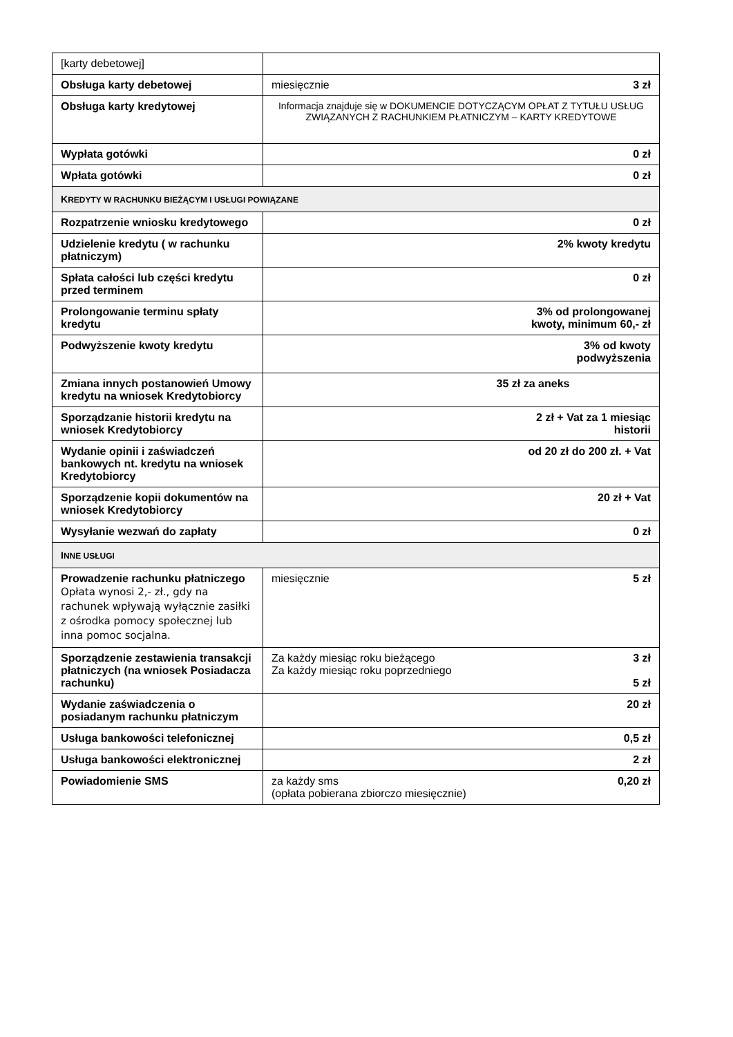| [karty debetowej] | |
| Obsługa karty debetowej | 3 zł miesięcznie |
| Obsługa karty kredytowej | Informacja znajduje się w DOKUMENCIE DOTYCZĄCYM OPŁAT Z TYTUŁU USŁUG ZWIĄZANYCH Z RACHUNKIEM PŁATNICZYM – KARTY KREDYTOWE |
| Wypłata gotówki | 0 zł |
| Wpłata gotówki | 0 zł |
| K REDYTY W RACHUNKU BIEŻĄCYM I USŁUGI POWIĄZANE | |
| Rozpatrzenie wniosku kredytowego | 0 zł |
| Udzielenie kredytu ( w rachunku płatniczym) | 2% kwoty kredytu |
| Spłata całości lub części kredytu przed terminem | 0 zł |
| Prolongowanie terminu spłaty kredytu | 3% od prolongowanej kwoty, minimum 60,- zł |
| Podwyższenie kwoty kredytu | 3% od kwoty podwyższenia |
| Zmiana innych postanowień Umowy kredytu na wniosek Kredytobiorcy | 35 zł za aneks |
| Sporządzanie historii kredytu na wniosek Kredytobiorcy | 2 zł + Vat za 1 miesiąc historii |
| Wydanie opinii i zaświadczeń bankowych nt. kredytu na wniosek Kredytobiorcy | od 20 zł do 200 zł. + Vat |
| Sporządzenie kopii dokumentów na wniosek Kredytobiorcy | 20 zł + Vat |
| Wysyłanie wezwań do zapłaty | 0 zł |
| I NNE USŁUGI | |
| Prowadzenie rachunku płatniczego Opłata wynosi 2,- zł., gdy na rachunek wpływają wyłącznie zasiłki z ośrodka pomocy społecznej lub inna pomoc socjalna. | 5 zł miesięcznie |
| Sporządzenie zestawienia transakcji płatniczych (na wniosek Posiadacza rachunku) | 3 zł 5 zł Za każdy miesiąc roku bieżącego Za każdy miesiąc roku poprzedniego |
| Wydanie zaświadczenia o posiadanym rachunku płatniczym | 20 zł |
| Usługa bankowości telefonicznej | 0,5 zł |
| Usługa bankowości elektronicznej | 2 zł |
| Powiadomienie SMS | 0,20 zł za każdy sms (opłata pobierana zbiorczo miesięcznie) |